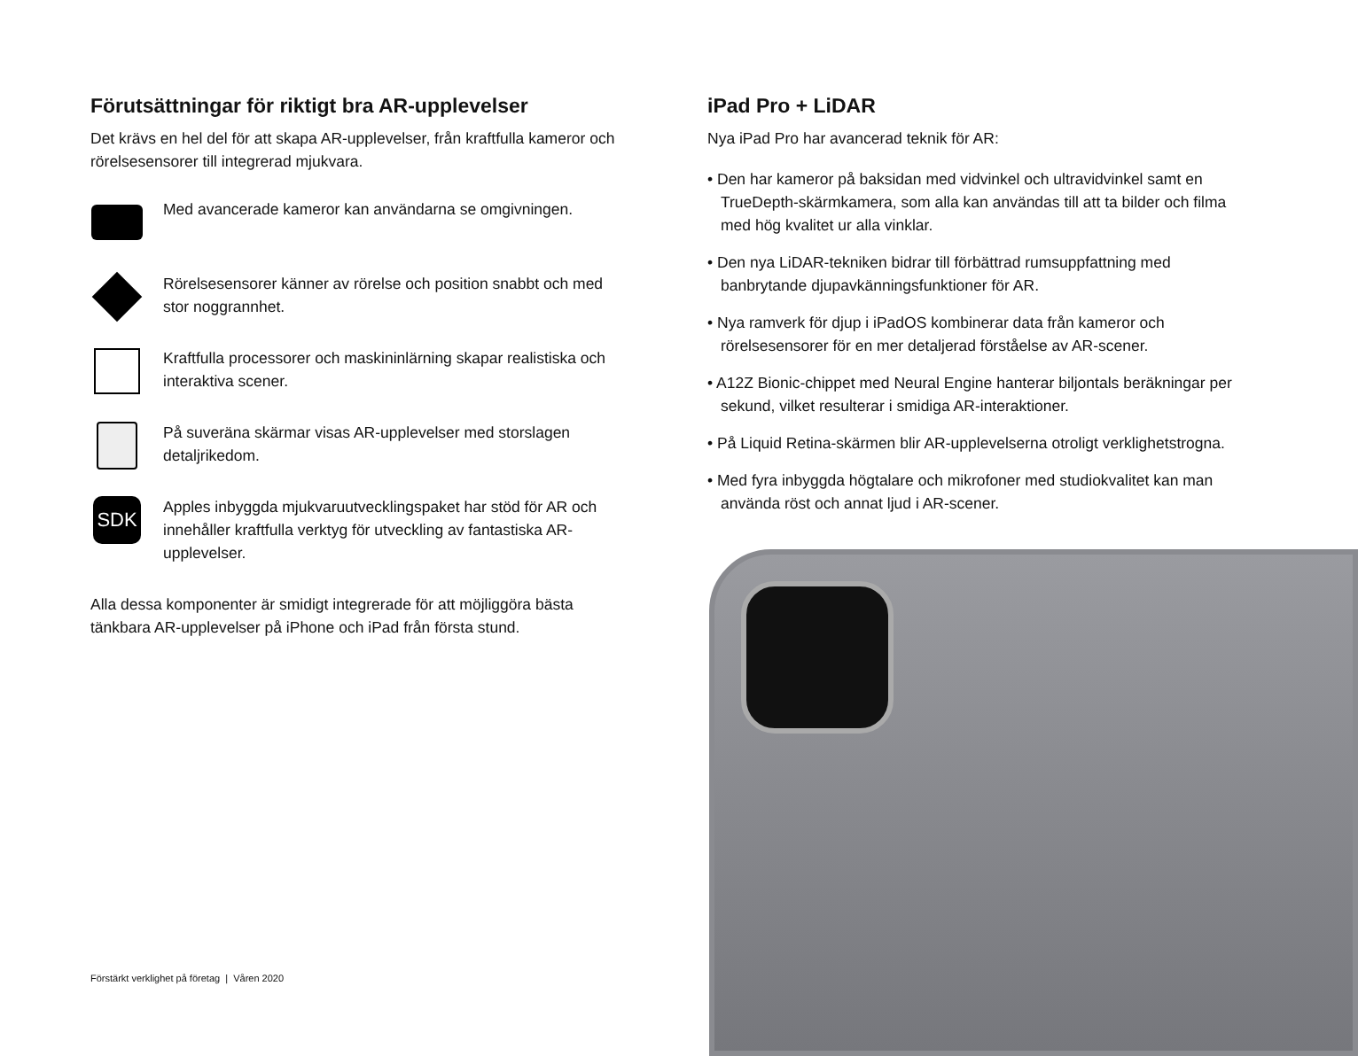Förutsättningar för riktigt bra AR-upplevelser
Det krävs en hel del för att skapa AR-upplevelser, från kraftfulla kameror och rörelsesensorer till integrerad mjukvara.
Med avancerade kameror kan användarna se omgivningen.
Rörelsesensorer känner av rörelse och position snabbt och med stor noggrannhet.
Kraftfulla processorer och maskininlärning skapar realistiska och interaktiva scener.
På suveräna skärmar visas AR-upplevelser med storslagen detaljrikedom.
SDK
Apples inbyggda mjukvaruutvecklingspaket har stöd för AR och innehåller kraftfulla verktyg för utveckling av fantastiska AR-upplevelser.
Alla dessa komponenter är smidigt integrerade för att möjliggöra bästa tänkbara AR-upplevelser på iPhone och iPad från första stund.
iPad Pro + LiDAR
Nya iPad Pro har avancerad teknik för AR:
• Den har kameror på baksidan med vidvinkel och ultravidvinkel samt en TrueDepth-skärmkamera, som alla kan användas till att ta bilder och filma med hög kvalitet ur alla vinklar.
• Den nya LiDAR-tekniken bidrar till förbättrad rumsuppfattning med banbrytande djupavkänningsfunktioner för AR.
• Nya ramverk för djup i iPadOS kombinerar data från kameror och rörelsesensorer för en mer detaljerad förståelse av AR-scener.
• A12Z Bionic-chippet med Neural Engine hanterar biljontals beräkningar per sekund, vilket resulterar i smidiga AR-interaktioner.
• På Liquid Retina-skärmen blir AR-upplevelserna otroligt verklighetstrogna.
• Med fyra inbyggda högtalare och mikrofoner med studiokvalitet kan man använda röst och annat ljud i AR-scener.
Förstärkt verklighet på företag | Våren 2020